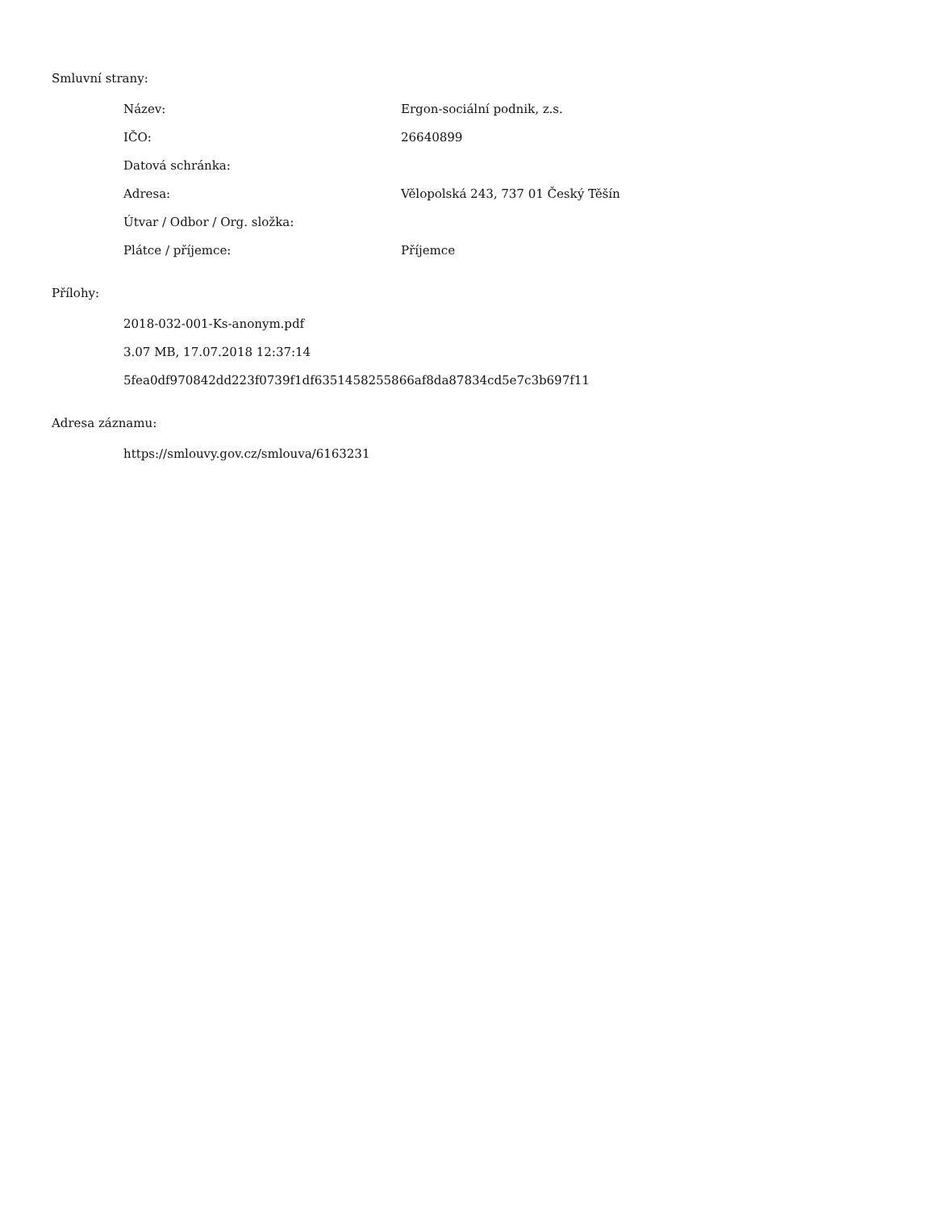Smluvní strany:
| Název: | Ergon-sociální podnik, z.s. |
| IČO: | 26640899 |
| Datová schránka: | |
| Adresa: | Vělopolská 243, 737 01 Český Těšín |
| Útvar / Odbor / Org. složka: | |
| Plátce / příjemce: | Příjemce |
Přílohy:
2018-032-001-Ks-anonym.pdf
3.07 MB, 17.07.2018 12:37:14
5fea0df970842dd223f0739f1df6351458255866af8da87834cd5e7c3b697f11
Adresa záznamu:
https://smlouvy.gov.cz/smlouva/6163231